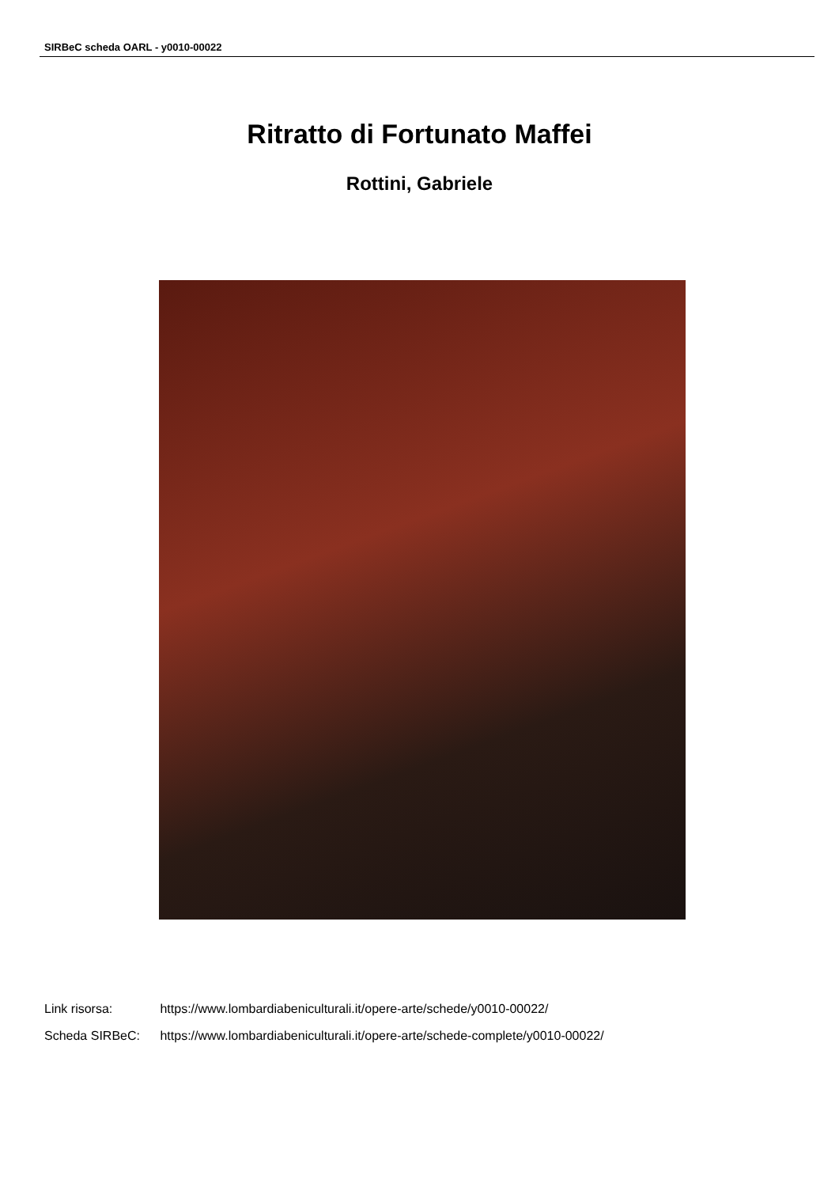SIRBeC scheda OARL - y0010-00022
Ritratto di Fortunato Maffei
Rottini, Gabriele
Link risorsa: https://www.lombardiabeniculturali.it/opere-arte/schede/y0010-00022/
Scheda SIRBeC: https://www.lombardiabeniculturali.it/opere-arte/schede-complete/y0010-00022/